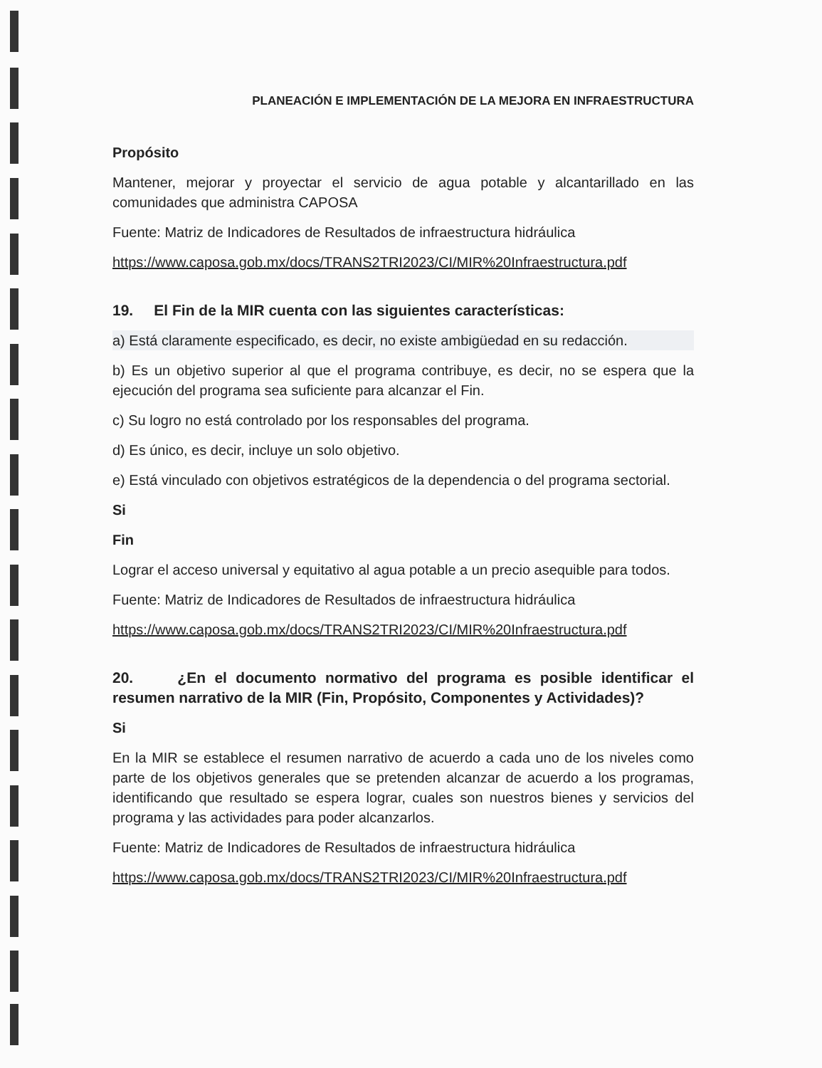PLANEACIÓN E IMPLEMENTACIÓN DE LA MEJORA EN INFRAESTRUCTURA
Propósito
Mantener, mejorar y proyectar el servicio de agua potable y alcantarillado en las comunidades que administra CAPOSA
Fuente: Matriz de Indicadores de Resultados de infraestructura hidráulica
https://www.caposa.gob.mx/docs/TRANS2TRI2023/CI/MIR%20Infraestructura.pdf
19. El Fin de la MIR cuenta con las siguientes características:
a) Está claramente especificado, es decir, no existe ambigüedad en su redacción.
b) Es un objetivo superior al que el programa contribuye, es decir, no se espera que la ejecución del programa sea suficiente para alcanzar el Fin.
c) Su logro no está controlado por los responsables del programa.
d) Es único, es decir, incluye un solo objetivo.
e) Está vinculado con objetivos estratégicos de la dependencia o del programa sectorial.
Si
Fin
Lograr el acceso universal y equitativo al agua potable a un precio asequible para todos.
Fuente: Matriz de Indicadores de Resultados de infraestructura hidráulica
https://www.caposa.gob.mx/docs/TRANS2TRI2023/CI/MIR%20Infraestructura.pdf
20. ¿En el documento normativo del programa es posible identificar el resumen narrativo de la MIR (Fin, Propósito, Componentes y Actividades)?
Si
En la MIR se establece el resumen narrativo de acuerdo a cada uno de los niveles como parte de los objetivos generales que se pretenden alcanzar de acuerdo a los programas, identificando que resultado se espera lograr, cuales son nuestros bienes y servicios del programa y las actividades para poder alcanzarlos.
Fuente: Matriz de Indicadores de Resultados de infraestructura hidráulica
https://www.caposa.gob.mx/docs/TRANS2TRI2023/CI/MIR%20Infraestructura.pdf